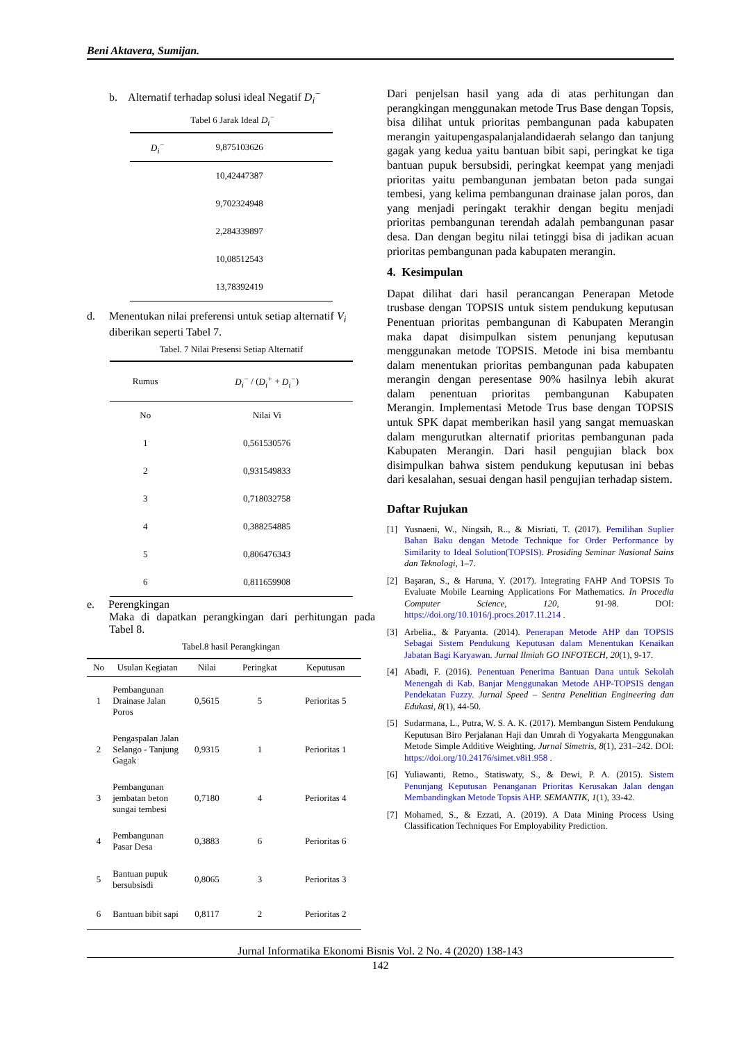Beni Aktavera, Sumijan.
b. Alternatif terhadap solusi ideal Negatif D<sub>i</sub><sup>−</sup>
Tabel 6 Jarak Ideal D<sub>i</sub><sup>−</sup>
| D<sub>i</sub><sup>−</sup> | 9,875103626 |
| | 10,42447387 |
| | 9,702324948 |
| | 2,284339897 |
| | 10,08512543 |
| | 13,78392419 |
d. Menentukan nilai preferensi untuk setiap alternatif V<sub>i</sub> diberikan seperti Tabel 7.
Tabel. 7 Nilai Presensi Setiap Alternatif
| Rumus | D<sub>i</sub><sup>−</sup> / ( D<sub>i</sub><sup>+</sup> + D<sub>i</sub><sup>−</sup> ) |
| No | Nilai Vi |
| 1 | 0,561530576 |
| 2 | 0,931549833 |
| 3 | 0,718032758 |
| 4 | 0,388254885 |
| 5 | 0,806476343 |
| 6 | 0,811659908 |
e. Perengkingan
Maka di dapatkan perangkingan dari perhitungan pada Tabel 8.
Tabel.8 hasil Perangkingan
| No | Usulan Kegiatan | Nilai | Peringkat | Keputusan |
| --- | --- | --- | --- | --- |
| 1 | Pembangunan Drainase Jalan Poros | 0,5615 | 5 | Perioritas 5 |
| 2 | Pengaspalan Jalan Selango - Tanjung Gagak | 0,9315 | 1 | Perioritas 1 |
| 3 | Pembangunan jembatan beton sungai tembesi | 0,7180 | 4 | Perioritas 4 |
| 4 | Pembangunan Pasar Desa | 0,3883 | 6 | Perioritas 6 |
| 5 | Bantuan pupuk bersubsisdi | 0,8065 | 3 | Perioritas 3 |
| 6 | Bantuan bibit sapi | 0,8117 | 2 | Perioritas 2 |
Dari penjelsan hasil yang ada di atas perhitungan dan perangkingan menggunakan metode Trus Base dengan Topsis, bisa dilihat untuk prioritas pembangunan pada kabupaten merangin yaitupengaspalanjalandidaerah selango dan tanjung gagak yang kedua yaitu bantuan bibit sapi, peringkat ke tiga bantuan pupuk bersubsidi, peringkat keempat yang menjadi prioritas yaitu pembangunan jembatan beton pada sungai tembesi, yang kelima pembangunan drainase jalan poros, dan yang menjadi peringakt terakhir dengan begitu menjadi prioritas pembangunan terendah adalah pembangunan pasar desa. Dan dengan begitu nilai tetinggi bisa di jadikan acuan prioritas pembangunan pada kabupaten merangin.
4. Kesimpulan
Dapat dilihat dari hasil perancangan Penerapan Metode trusbase dengan TOPSIS untuk sistem pendukung keputusan Penentuan prioritas pembangunan di Kabupaten Merangin maka dapat disimpulkan sistem penunjang keputusan menggunakan metode TOPSIS. Metode ini bisa membantu dalam menentukan prioritas pembangunan pada kabupaten merangin dengan peresentase 90% hasilnya lebih akurat dalam penentuan prioritas pembangunan Kabupaten Merangin. Implementasi Metode Trus base dengan TOPSIS untuk SPK dapat memberikan hasil yang sangat memuaskan dalam mengurutkan alternatif prioritas pembangunan pada Kabupaten Merangin. Dari hasil pengujian black box disimpulkan bahwa sistem pendukung keputusan ini bebas dari kesalahan, sesuai dengan hasil pengujian terhadap sistem.
Daftar Rujukan
[1] Yusnaeni, W., Ningsih, R.., & Misriati, T. (2017). Pemilihan Suplier Bahan Baku dengan Metode Technique for Order Performance by Similarity to Ideal Solution(TOPSIS). Prosiding Seminar Nasional Sains dan Teknologi, 1–7.
[2] Başaran, S., & Haruna, Y. (2017). Integrating FAHP And TOPSIS To Evaluate Mobile Learning Applications For Mathematics. In Procedia Computer Science, 120, 91-98. DOI: https://doi.org/10.1016/j.procs.2017.11.214 .
[3] Arbelia., & Paryanta. (2014). Penerapan Metode AHP dan TOPSIS Sebagai Sistem Pendukung Keputusan dalam Menentukan Kenaikan Jabatan Bagi Karyawan. Jurnal Ilmiah GO INFOTECH, 20(1), 9-17.
[4] Abadi, F. (2016). Penentuan Penerima Bantuan Dana untuk Sekolah Menengah di Kab. Banjar Menggunakan Metode AHP-TOPSIS dengan Pendekatan Fuzzy. Jurnal Speed – Sentra Penelitian Engineering dan Edukasi, 8(1), 44-50.
[5] Sudarmana, L., Putra, W. S. A. K. (2017). Membangun Sistem Pendukung Keputusan Biro Perjalanan Haji dan Umrah di Yogyakarta Menggunakan Metode Simple Additive Weighting. Jurnal Simetris, 8(1), 231–242. DOI: https://doi.org/10.24176/simet.v8i1.958 .
[6] Yuliawanti, Retno., Statiswaty, S., & Dewi, P. A. (2015). Sistem Penunjang Keputusan Penanganan Prioritas Kerusakan Jalan dengan Membandingkan Metode Topsis AHP. SEMANTIK, 1(1), 33-42.
[7] Mohamed, S., & Ezzati, A. (2019). A Data Mining Process Using Classification Techniques For Employability Prediction.
Jurnal Informatika Ekonomi Bisnis Vol. 2 No. 4 (2020) 138-143
142